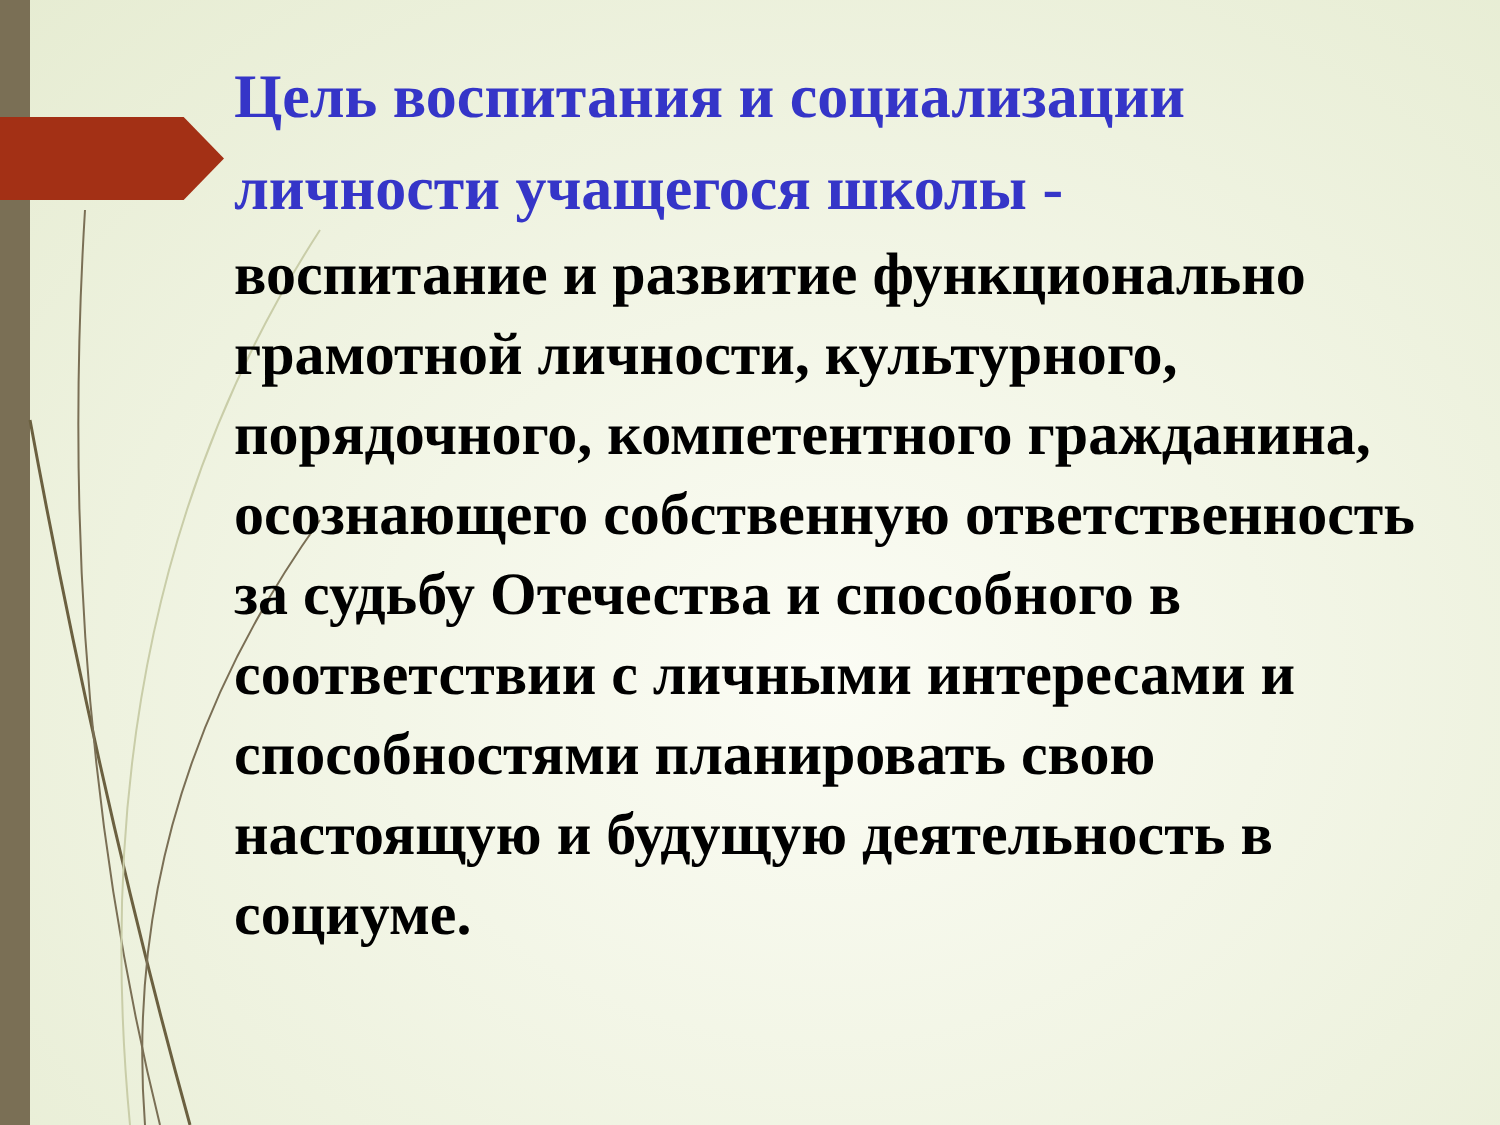Цель воспитания и социализации личности учащегося школы -
воспитание и развитие функционально грамотной личности, культурного, порядочного, компетентного гражданина, осознающего собственную ответственность за судьбу Отечества и способного в соответствии с личными интересами и способностями планировать свою настоящую и будущую деятельность в социуме.